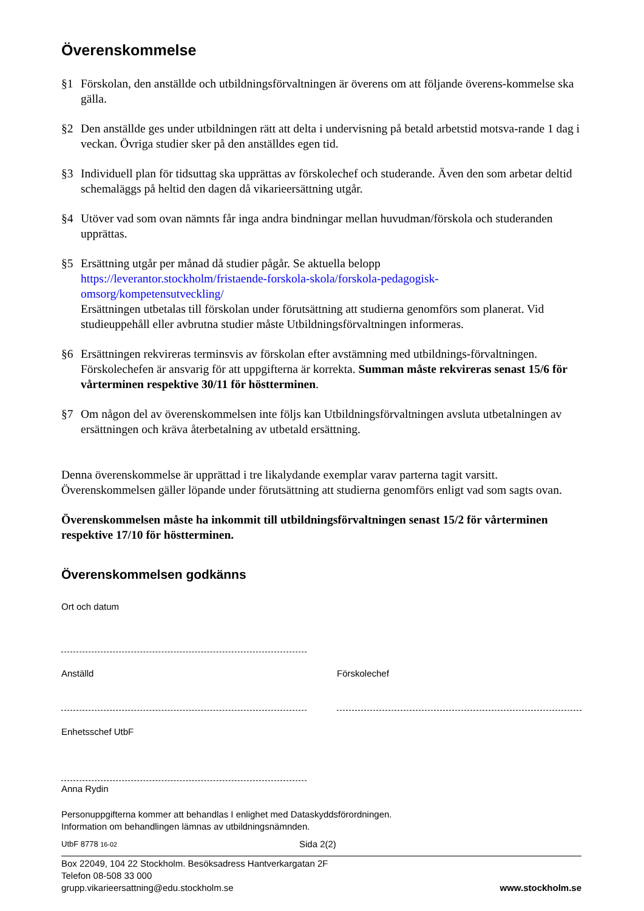Överenskommelse
§1 Förskolan, den anställde och utbildningsförvaltningen är överens om att följande överens-kommelse ska gälla.
§2 Den anställde ges under utbildningen rätt att delta i undervisning på betald arbetstid motsva-rande 1 dag i veckan. Övriga studier sker på den anställdes egen tid.
§3 Individuell plan för tidsuttag ska upprättas av förskolechef och studerande. Även den som arbetar deltid schemaläggs på heltid den dagen då vikarieersättning utgår.
§4 Utöver vad som ovan nämnts får inga andra bindningar mellan huvudman/förskola och studeranden upprättas.
§5 Ersättning utgår per månad då studier pågår. Se aktuella belopp
https://leverantor.stockholm/fristaende-forskola-skola/forskola-pedagogisk-omsorg/kompetensutveckling/
Ersättningen utbetalas till förskolan under förutsättning att studierna genomförs som planerat. Vid studieuppehåll eller avbrutna studier måste Utbildningsförvaltningen informeras.
§6 Ersättningen rekvireras terminsvis av förskolan efter avstämning med utbildnings-förvaltningen. Förskolechefen är ansvarig för att uppgifterna är korrekta. Summan måste rekvireras senast 15/6 för vårterminen respektive 30/11 för höstterminen.
§7 Om någon del av överenskommelsen inte följs kan Utbildningsförvaltningen avsluta utbetalningen av ersättningen och kräva återbetalning av utbetald ersättning.
Denna överenskommelse är upprättad i tre likalydande exemplar varav parterna tagit varsitt. Överenskommelsen gäller löpande under förutsättning att studierna genomförs enligt vad som sagts ovan.
Överenskommelsen måste ha inkommit till utbildningsförvaltningen senast 15/2 för vårterminen respektive 17/10 för höstterminen.
Överenskommelsen godkänns
Ort och datum
Anställd Förskolechef
Enhetsschef UtbF
Anna Rydin
Personuppgifterna kommer att behandlas I enlighet med Dataskyddsförordningen.
Information om behandlingen lämnas av utbildningsnämnden.
UtbF 8778 16-02 Sida 2(2)
Box 22049, 104 22 Stockholm. Besöksadress Hantverkargatan 2F
Telefon 08-508 33 000
grupp.vikarieersattning@edu.stockholm.se www.stockholm.se